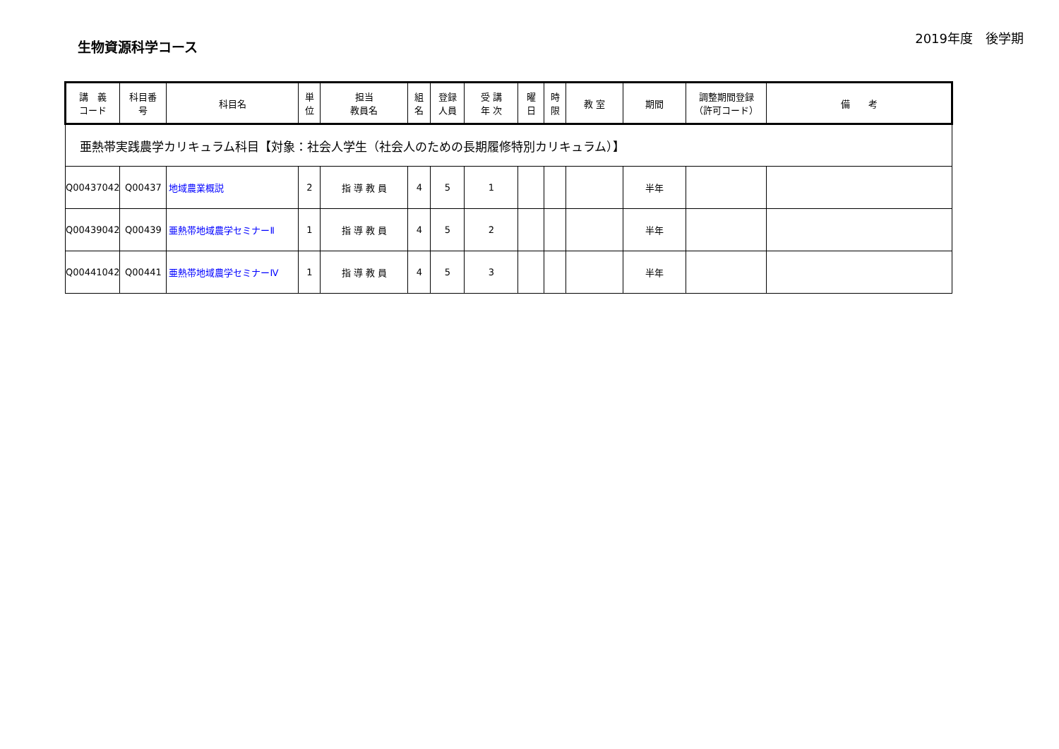生物資源科学コース
2019年度　後学期
| 講 義 コード | 科目番 号 | 科目名 | 単 位 | 担当 教員名 | 組 名 | 登録 人員 | 受 講 年 次 | 曜 日 | 時 限 | 教 室 | 期間 | 調整期間登録 （許可コード） | 備 考 |
| --- | --- | --- | --- | --- | --- | --- | --- | --- | --- | --- | --- | --- | --- |
| 亜熱帯実践農学カリキュラム科目【対象：社会人学生（社会人のための長期履修特別カリキュラム）】 | | | | | | | | | | | | | |
| Q00437042 | Q00437 | 地域農業概説 | 2 | 指 導 教 員 | 4 | 5 | 1 | | | | 半年 | | |
| Q00439042 | Q00439 | 亜熱帯地域農学セミナーⅡ | 1 | 指 導 教 員 | 4 | 5 | 2 | | | | 半年 | | |
| Q00441042 | Q00441 | 亜熱帯地域農学セミナーⅣ | 1 | 指 導 教 員 | 4 | 5 | 3 | | | | 半年 | | |